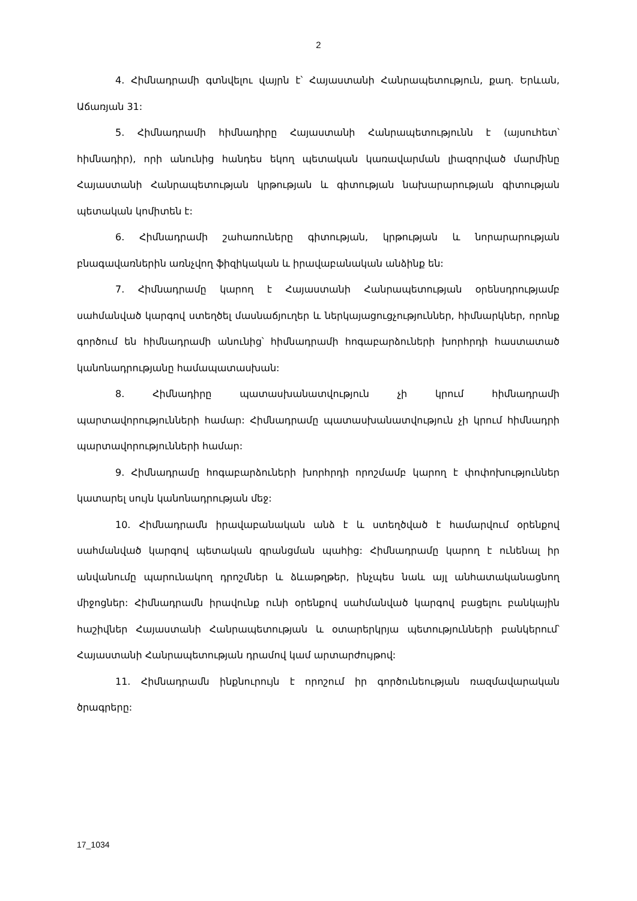2
4. Հիմնադրամի գտնվելու վայրն է՝ Հայաստանի Հանրապետություն, քաղ. Երևան, Աճառյան 31:
5. Հիմնադրամի հիմնադիրը Հայաստանի Հանրապետությունն է (այսուհետ՝ հիմնադիր), որի անունից հանդես եկող պետական կառավարման լիազորված մարմինը Հայաստանի Հանրապետության կրթության և գիտության նախարարության գիտության պետական կոմիտեն է:
6. Հիմնադրամի շահառուները գիտության, կրթության և նորարարության բնագավառներին առնչվող ֆիզիկական և իրավաբանական անձինք են:
7. Հիմնադրամը կարող է Հայաստանի Հանրապետության օրենսդրությամբ սահմանված կարգով ստեղծել մասնաճյուղեր և ներկայացուցչություններ, հիմնարկներ, որոնք գործում են հիմնադրամի անունից՝ հիմնադրամի հոգաբարձուների խորհրդի հաստատած կանոնադրությանը համապատասխան:
8. Հիմնադիրը պատասխանատվություն չի կրում հիմնադրամի պարտավորությունների համար: Հիմնադրամը պատասխանատվություն չի կրում հիմնադրի պարտավորությունների համար:
9. Հիմնադրամը հոգաբարձուների խորհրդի որոշմամբ կարող է փոփոխություններ կատարել սույն կանոնադրության մեջ:
10. Հիմնադրամն իրավաբանական անձ է և ստեղծված է համարվում օրենքով սահմանված կարգով պետական գրանցման պահից: Հիմնադրամը կարող է ունենալ իր անվանումը պարունակող դրոշմներ և ձևաթղթեր, ինչպես նաև այլ անհատականացնող միջոցներ: Հիմնադրամն իրավունք ունի օրենքով սահմանված կարգով բացելու բանկային հաշիվներ Հայաստանի Հանրապետության և օտարերկրյա պետությունների բանկերում՝ Հայաստանի Հանրապետության դրամով կամ արտարժույթով:
11. Հիմնադրամն ինքնուրույն է որոշում իր գործունեության ռազմավարական ծրագրերը:
17_1034